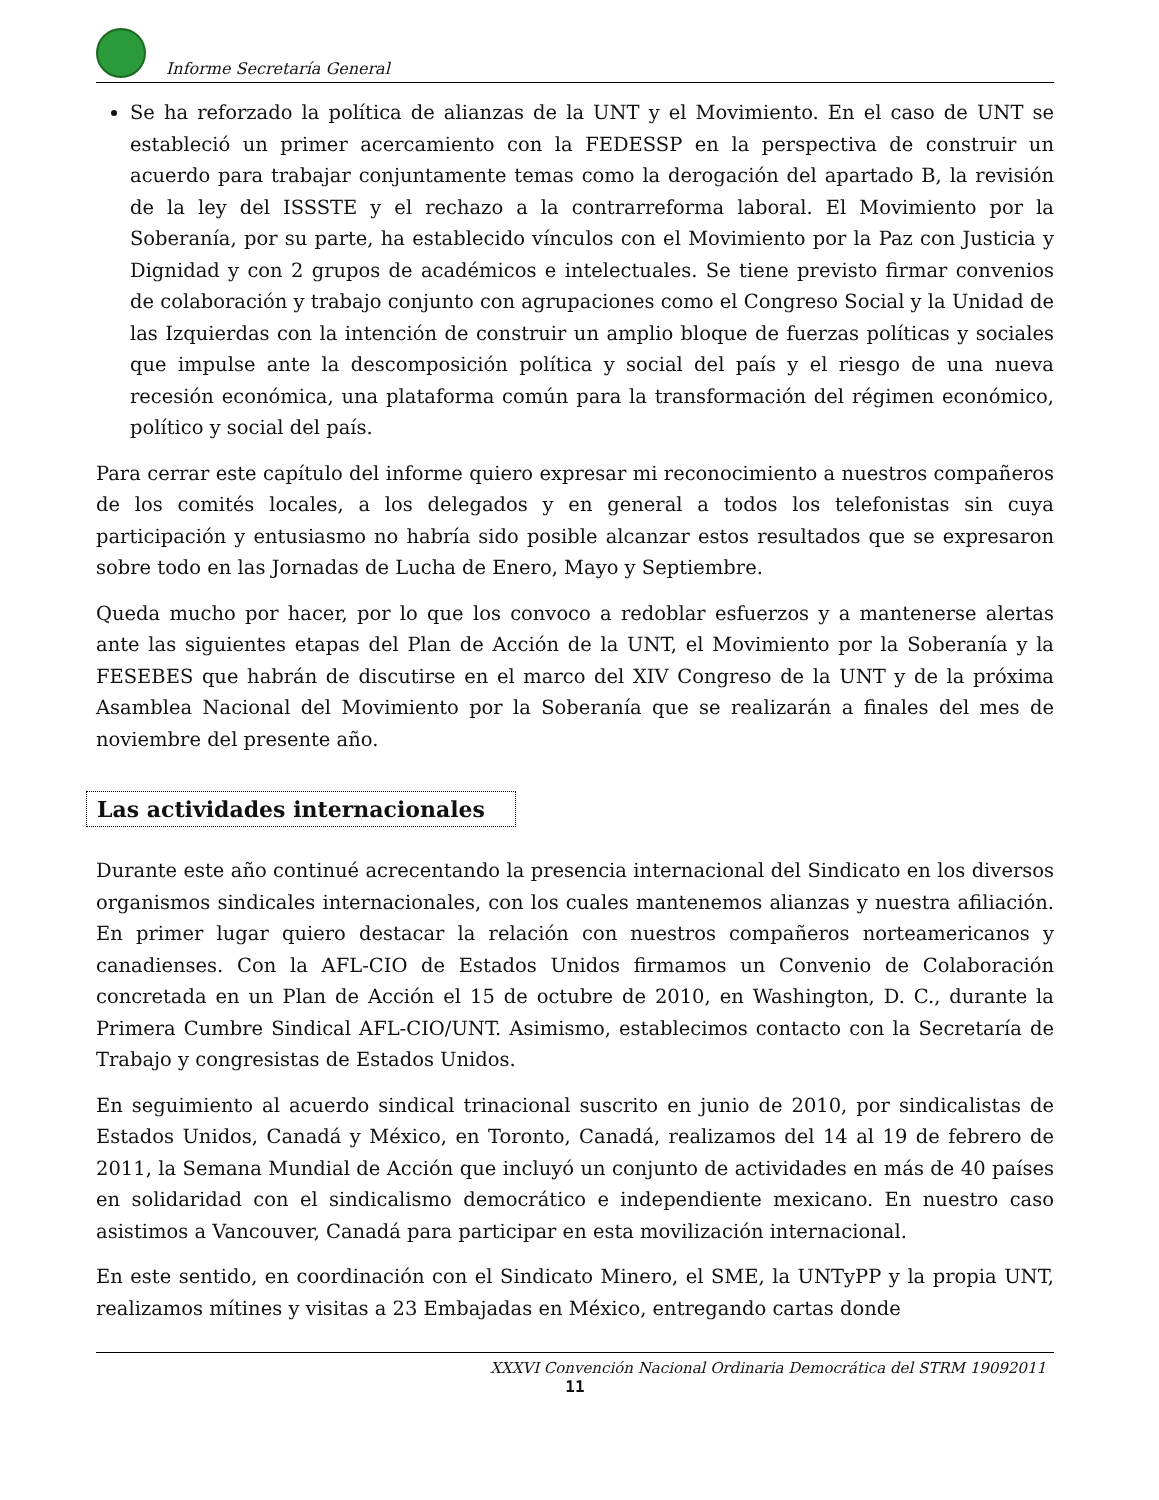Informe Secretaría General
Se ha reforzado la política de alianzas de la UNT y el Movimiento. En el caso de UNT se estableció un primer acercamiento con la FEDESSP en la perspectiva de construir un acuerdo para trabajar conjuntamente temas como la derogación del apartado B, la revisión de la ley del ISSSTE y el rechazo a la contrarreforma laboral. El Movimiento por la Soberanía, por su parte, ha establecido vínculos con el Movimiento por la Paz con Justicia y Dignidad y con 2 grupos de académicos e intelectuales. Se tiene previsto firmar convenios de colaboración y trabajo conjunto con agrupaciones como el Congreso Social y la Unidad de las Izquierdas con la intención de construir un amplio bloque de fuerzas políticas y sociales que impulse ante la descomposición política y social del país y el riesgo de una nueva recesión económica, una plataforma común para la transformación del régimen económico, político y social del país.
Para cerrar este capítulo del informe quiero expresar mi reconocimiento a nuestros compañeros de los comités locales, a los delegados y en general a todos los telefonistas sin cuya participación y entusiasmo no habría sido posible alcanzar estos resultados que se expresaron sobre todo en las Jornadas de Lucha de Enero, Mayo y Septiembre.
Queda mucho por hacer, por lo que los convoco a redoblar esfuerzos y a mantenerse alertas ante las siguientes etapas del Plan de Acción de la UNT, el Movimiento por la Soberanía y la FESEBES que habrán de discutirse en el marco del XIV Congreso de la UNT y de la próxima Asamblea Nacional del Movimiento por la Soberanía que se realizarán a finales del mes de noviembre del presente año.
Las actividades internacionales
Durante este año continué acrecentando la presencia internacional del Sindicato en los diversos organismos sindicales internacionales, con los cuales mantenemos alianzas y nuestra afiliación. En primer lugar quiero destacar la relación con nuestros compañeros norteamericanos y canadienses. Con la AFL-CIO de Estados Unidos firmamos un Convenio de Colaboración concretada en un Plan de Acción el 15 de octubre de 2010, en Washington, D. C., durante la Primera Cumbre Sindical AFL-CIO/UNT. Asimismo, establecimos contacto con la Secretaría de Trabajo y congresistas de Estados Unidos.
En seguimiento al acuerdo sindical trinacional suscrito en junio de 2010, por sindicalistas de Estados Unidos, Canadá y México, en Toronto, Canadá, realizamos del 14 al 19 de febrero de 2011, la Semana Mundial de Acción que incluyó un conjunto de actividades en más de 40 países en solidaridad con el sindicalismo democrático e independiente mexicano. En nuestro caso asistimos a Vancouver, Canadá para participar en esta movilización internacional.
En este sentido, en coordinación con el Sindicato Minero, el SME, la UNTyPP y la propia UNT, realizamos mítines y visitas a 23 Embajadas en México, entregando cartas donde
XXXVI Convención Nacional Ordinaria Democrática del STRM 19092011
11